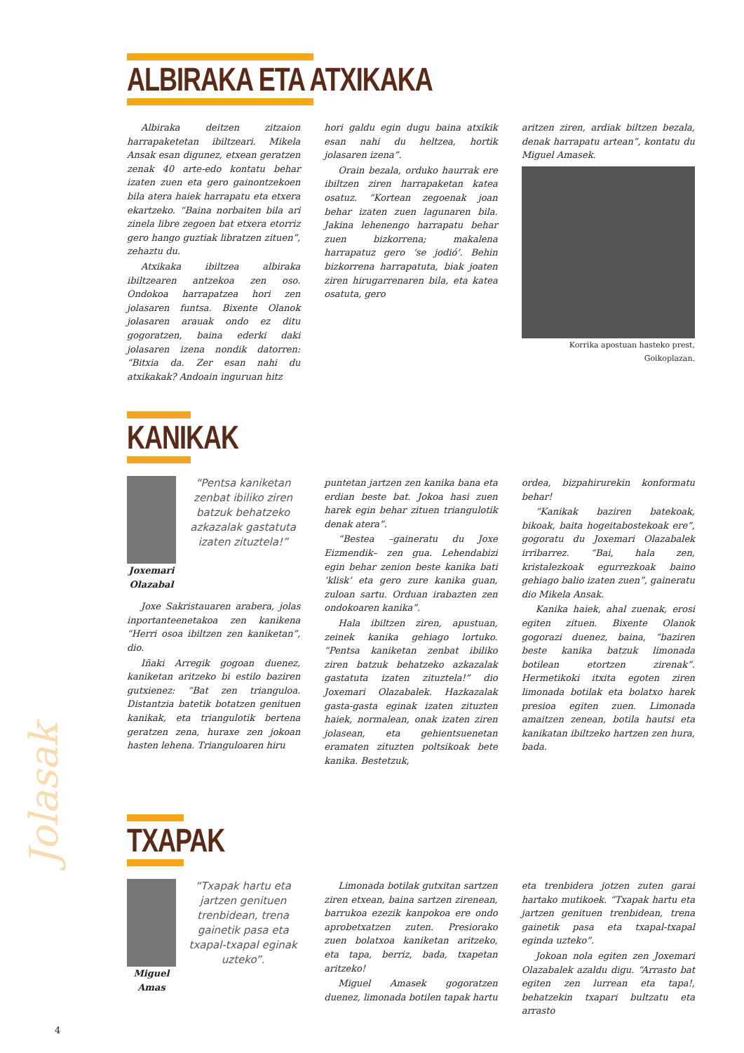Jolasak
ALBIRAKA ETA ATXIKAKA
Albiraka deitzen zitzaion harrapaketetan ibiltzeari. Mikela Ansak esan digunez, etxean geratzen zenak 40 arte-edo kontatu behar izaten zuen eta gero gainontzekoen bila atera haiek harrapatu eta etxera ekartzeko. “Baina norbaiten bila ari zinela libre zegoen bat etxera etorriz gero hango guztiak libratzen zituen”, zehaztu du.
Atxikaka ibiltzea albiraka ibiltzearen antzekoa zen oso. Ondokoa harrapatzea hori zen jolasaren funtsa. Bixente Olanok jolasaren arauak ondo ez ditu gogoratzen, baina ederki daki jolasaren izena nondik datorren: “Bitxia da. Zer esan nahi du atxikakak? Andoain inguruan hitz
hori galdu egin dugu baina atxikik esan nahi du heltzea, hortik jolasaren izena”.
Orain bezala, orduko haurrak ere ibiltzen ziren harrapaketan katea osatuz. “Kortean zegoenak joan behar izaten zuen lagunaren bila. Jakina lehenengo harrapatu behar zuen bizkorrena; makalena harrapatuz gero ‘se jodió’. Behin bizkorrena harrapatuta, biak joaten ziren hirugarrenaren bila, eta katea osatuta, gero
aritzen ziren, ardiak biltzen bezala, denak harrapatu artean”, kontatu du Miguel Amasek.
Korrika apostuan hasteko prest, Goikoplazan.
KANIKAK
Joxemari Olazabal
“Pentsa kaniketan zenbat ibiliko ziren batzuk behatzeko azkazalak gastatuta izaten zituztela!”
Joxe Sakristauaren arabera, jolas inportanteenetakoa zen kanikena “Herri osoa ibiltzen zen kaniketan”, dio.
Iñaki Arregik gogoan duenez, kaniketan aritzeko bi estilo baziren gutxienez: “Bat zen trianguloa. Distantzia batetik botatzen genituen kanikak, eta triangulotik bertena geratzen zena, huraxe zen jokoan hasten lehena. Trianguloaren hiru
puntetan jartzen zen kanika bana eta erdian beste bat. Jokoa hasi zuen harek egin behar zituen triangulotik denak atera”.
“Bestea –gaineratu du Joxe Eizmendik– zen gua. Lehendabizi egin behar zenion beste kanika bati ‘klisk’ eta gero zure kanika guan, zuloan sartu. Orduan irabazten zen ondokoaren kanika”.
Hala ibiltzen ziren, apustuan, zeinek kanika gehiago lortuko. “Pentsa kaniketan zenbat ibiliko ziren batzuk behatzeko azkazalak gastatuta izaten zituztela!” dio Joxemari Olazabalek. Hazkazalak gasta-gasta eginak izaten zituzten haiek, normalean, onak izaten ziren jolasean, eta gehientsuenetan eramaten zituzten poltsikoak bete kanika. Bestetzuk,
ordea, bizpahirurekin konformatu behar!
“Kanikak baziren batekoak, bikoak, baita hogeitabostekoak ere”, gogoratu du Joxemari Olazabalek irribarrez. “Bai, hala zen, kristalezkoak egurrezkoak baino gehiago balio izaten zuen”, gaineratu dio Mikela Ansak.
Kanika haiek, ahal zuenak, erosi egiten zituen. Bixente Olanok gogorazi duenez, baina, “baziren beste kanika batzuk limonada botilean etortzen zirenak”. Hermetikoki itxita egoten ziren limonada botilak eta bolatxo harek presioa egiten zuen. Limonada amaitzen zenean, botila hautsi eta kanikatan ibiltzeko hartzen zen hura, bada.
TXAPAK
Miguel Amas
“Txapak hartu eta jartzen genituen trenbidean, trena gainetik pasa eta txapal-txapal eginak uzteko”.
Limonada botilak gutxitan sartzen ziren etxean, baina sartzen zirenean, barrukoa ezezik kanpokoa ere ondo aprobetxatzen zuten. Presiorako zuen bolatxoa kaniketan aritzeko, eta tapa, berriz, bada, txapetan aritzeko!
Miguel Amasek gogoratzen duenez, limonada botilen tapak hartu
eta trenbidera jotzen zuten garai hartako mutikoek. “Txapak hartu eta jartzen genituen trenbidean, trena gainetik pasa eta txapal-txapal eginda uzteko”.
Jokoan nola egiten zen Joxemari Olazabalek azaldu digu. “Arrasto bat egiten zen lurrean eta tapa!, behatzekin txapari bultzatu eta arrasto
4